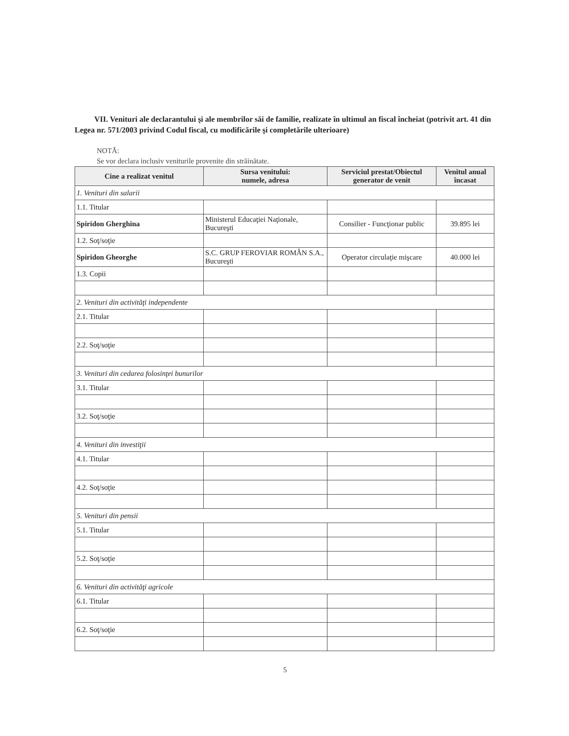VII. Venituri ale declarantului şi ale membrilor săi de familie, realizate în ultimul an fiscal încheiat (potrivit art. 41 din Legea nr. 571/2003 privind Codul fiscal, cu modificările şi completările ulterioare)
NOTĂ:
Se vor declara inclusiv veniturile provenite din străinătate.
| Cine a realizat venitul | Sursa venitului: numele, adresa | Serviciul prestat/Obiectul generator de venit | Venitul anual încasat |
| --- | --- | --- | --- |
| 1. Venituri din salarii | | | |
| 1.1. Titular | | | |
| Spiridon Gherghina | Ministerul Educaţiei Naţionale, Bucureşti | Consilier - Funcţionar public | 39.895 lei |
| 1.2. Soţ/soţie | | | |
| Spiridon Gheorghe | S.C. GRUP FEROVIAR ROMÂN S.A., Bucureşti | Operator circulaţie mişcare | 40.000 lei |
| 1.3. Copii | | | |
| 2. Venituri din activităţi independente | | | |
| 2.1. Titular | | | |
| 2.2. Soţ/soţie | | | |
| 3. Venituri din cedarea folosinţei bunurilor | | | |
| 3.1. Titular | | | |
| 3.2. Soţ/soţie | | | |
| 4. Venituri din investiţii | | | |
| 4.1. Titular | | | |
| 4.2. Soţ/soţie | | | |
| 5. Venituri din pensii | | | |
| 5.1. Titular | | | |
| 5.2. Soţ/soţie | | | |
| 6. Venituri din activităţi agricole | | | |
| 6.1. Titular | | | |
| 6.2. Soţ/soţie | | | |
5